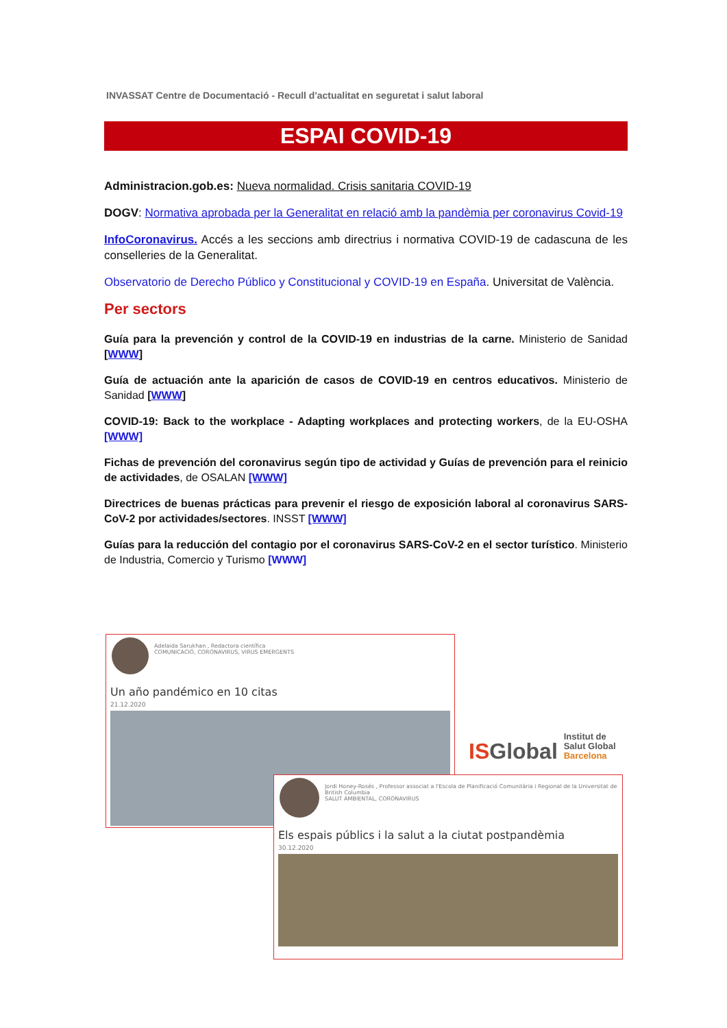INVASSAT Centre de Documentació - Recull d'actualitat en seguretat i salut laboral
ESPAI COVID-19
Administracion.gob.es: Nueva normalidad. Crisis sanitaria COVID-19
DOGV: Normativa aprobada per la Generalitat en relació amb la pandèmia per coronavirus Covid-19
InfoCoronavirus. Accés a les seccions amb directrius i normativa COVID-19 de cadascuna de les conselleries de la Generalitat.
Observatorio de Derecho Público y Constitucional y COVID-19 en España. Universitat de València.
Per sectors
Guía para la prevención y control de la COVID-19 en industrias de la carne. Ministerio de Sanidad [WWW]
Guía de actuación ante la aparición de casos de COVID-19 en centros educativos. Ministerio de Sanidad [WWW]
COVID-19: Back to the workplace - Adapting workplaces and protecting workers, de la EU-OSHA [WWW]
Fichas de prevención del coronavirus según tipo de actividad y Guías de prevención para el reinicio de actividades, de OSALAN [WWW]
Directrices de buenas prácticas para prevenir el riesgo de exposición laboral al coronavirus SARS-CoV-2 por actividades/sectores. INSST [WWW]
Guías para la reducción del contagio por el coronavirus SARS-CoV-2 en el sector turístico. Ministerio de Industria, Comercio y Turismo [WWW]
Adelaida Sarukhan , Redactora científica
COMUNICACIÓ, CORONAVIRUS, VIRUS EMERGENTS
Un año pandémico en 10 citas
21.12.2020
ISGlobal Institut de
Salut Global
Barcelona
Jordi Honey-Rosés , Professor associat a l'Escola de Planificació Comunitària i Regional de la Universitat de British Columbia
SALUT AMBIENTAL, CORONAVIRUS
Els espais públics i la salut a la ciutat postpandèmia
30.12.2020